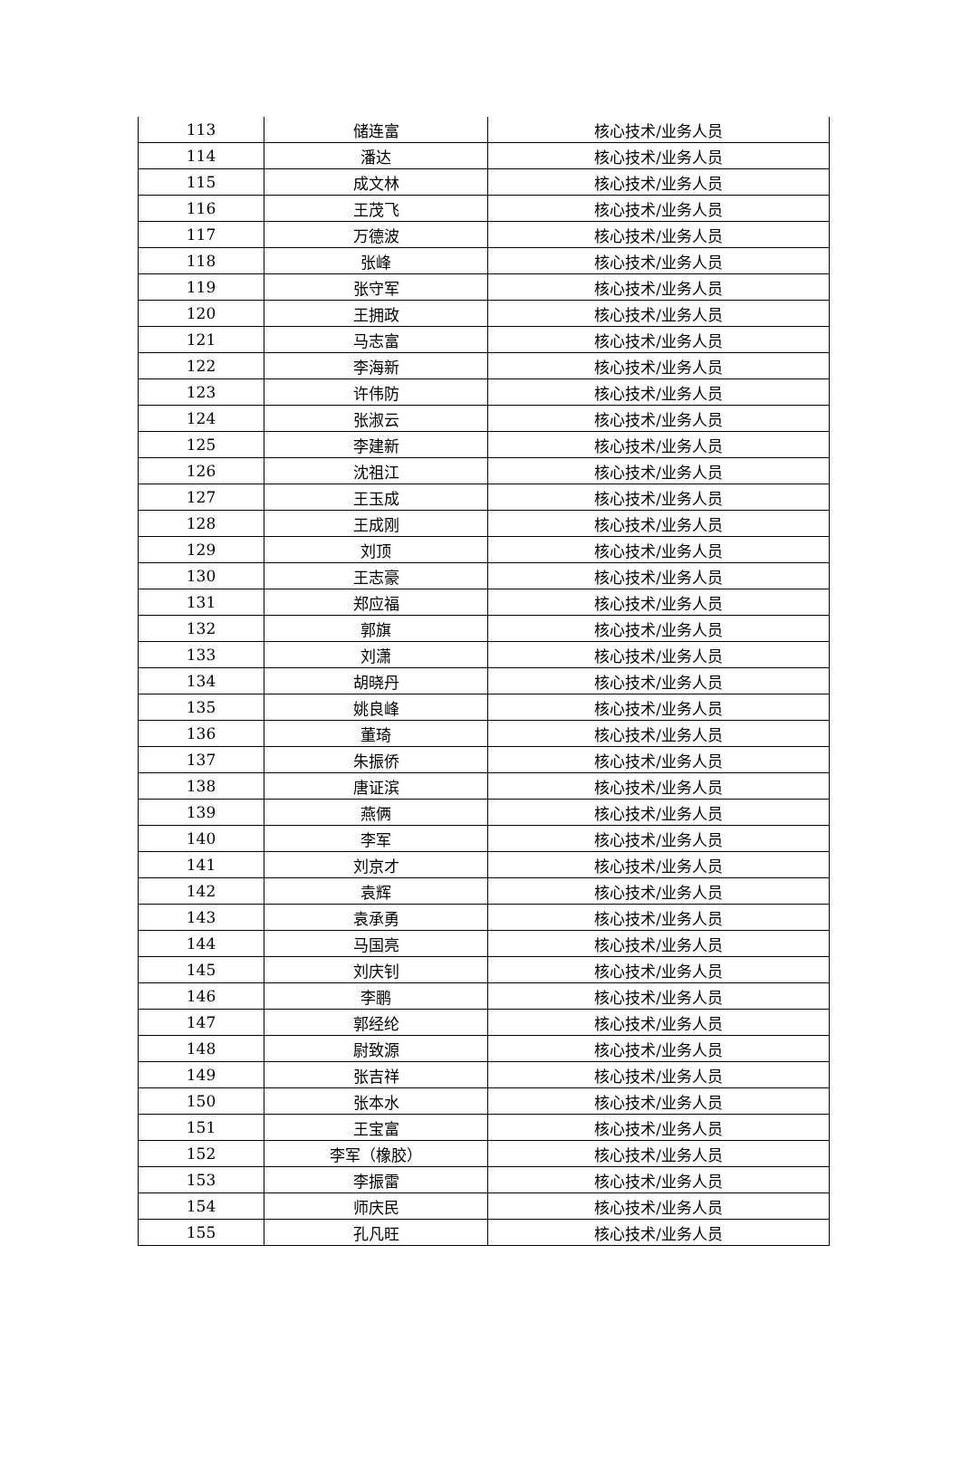| 113 | 储连富 | 核心技术/业务人员 |
| 114 | 潘达 | 核心技术/业务人员 |
| 115 | 成文林 | 核心技术/业务人员 |
| 116 | 王茂飞 | 核心技术/业务人员 |
| 117 | 万德波 | 核心技术/业务人员 |
| 118 | 张峰 | 核心技术/业务人员 |
| 119 | 张守军 | 核心技术/业务人员 |
| 120 | 王拥政 | 核心技术/业务人员 |
| 121 | 马志富 | 核心技术/业务人员 |
| 122 | 李海新 | 核心技术/业务人员 |
| 123 | 许伟防 | 核心技术/业务人员 |
| 124 | 张淑云 | 核心技术/业务人员 |
| 125 | 李建新 | 核心技术/业务人员 |
| 126 | 沈祖江 | 核心技术/业务人员 |
| 127 | 王玉成 | 核心技术/业务人员 |
| 128 | 王成刚 | 核心技术/业务人员 |
| 129 | 刘顶 | 核心技术/业务人员 |
| 130 | 王志豪 | 核心技术/业务人员 |
| 131 | 郑应福 | 核心技术/业务人员 |
| 132 | 郭旗 | 核心技术/业务人员 |
| 133 | 刘潇 | 核心技术/业务人员 |
| 134 | 胡晓丹 | 核心技术/业务人员 |
| 135 | 姚良峰 | 核心技术/业务人员 |
| 136 | 董琦 | 核心技术/业务人员 |
| 137 | 朱振侨 | 核心技术/业务人员 |
| 138 | 唐证滨 | 核心技术/业务人员 |
| 139 | 燕俩 | 核心技术/业务人员 |
| 140 | 李军 | 核心技术/业务人员 |
| 141 | 刘京才 | 核心技术/业务人员 |
| 142 | 袁辉 | 核心技术/业务人员 |
| 143 | 袁承勇 | 核心技术/业务人员 |
| 144 | 马国亮 | 核心技术/业务人员 |
| 145 | 刘庆钊 | 核心技术/业务人员 |
| 146 | 李鹏 | 核心技术/业务人员 |
| 147 | 郭经纶 | 核心技术/业务人员 |
| 148 | 尉致源 | 核心技术/业务人员 |
| 149 | 张吉祥 | 核心技术/业务人员 |
| 150 | 张本水 | 核心技术/业务人员 |
| 151 | 王宝富 | 核心技术/业务人员 |
| 152 | 李军（橡胶） | 核心技术/业务人员 |
| 153 | 李振雷 | 核心技术/业务人员 |
| 154 | 师庆民 | 核心技术/业务人员 |
| 155 | 孔凡旺 | 核心技术/业务人员 |